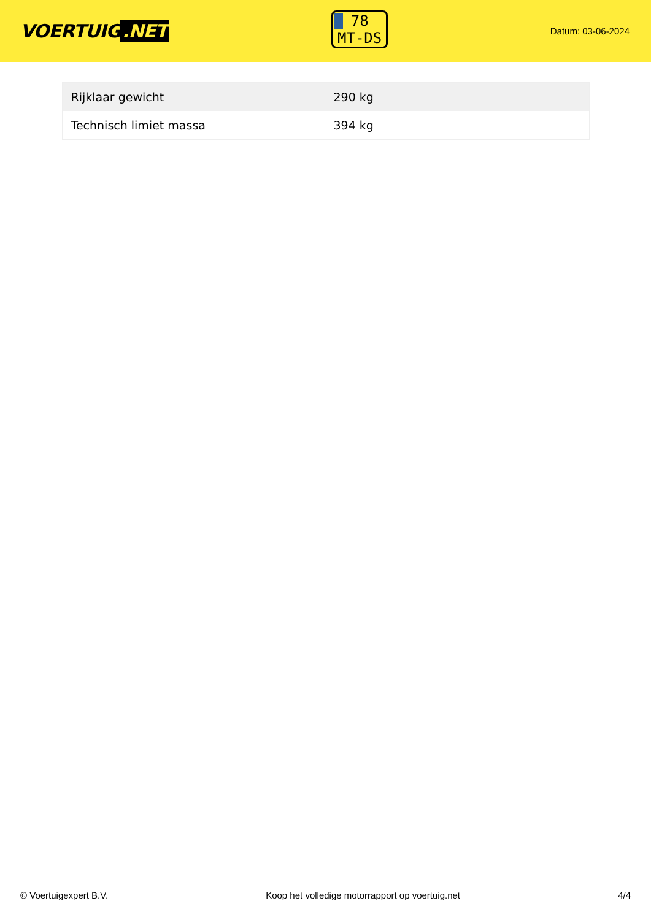VOERTUIG.NET
78
MT-DS
Datum: 03-06-2024
| Rijklaar gewicht | 290 kg |
| Technisch limiet massa | 394 kg |
© Voertuigexpert B.V. Koop het volledige motorrapport op voertuig.net 4/4